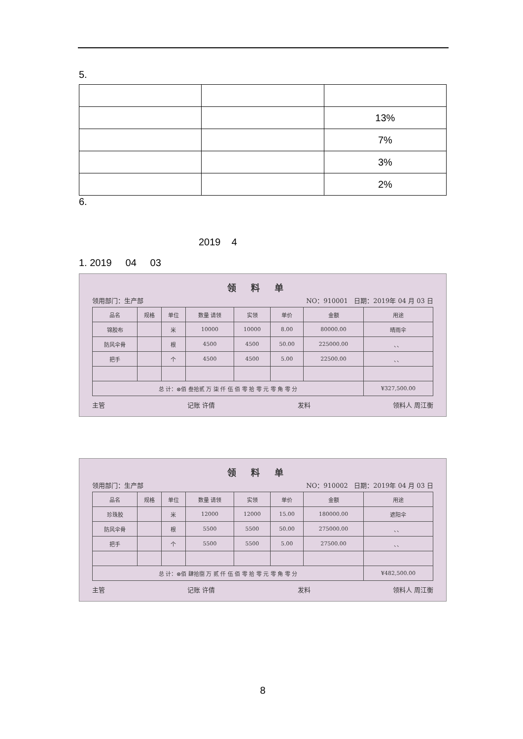5.
| | | 13% |
| | | 7% |
| | | 3% |
| | | 2% |
6.
2019 4
1. 2019 04 03
领料单
领用部门：生产部 NO：910001 日期：2019年 04 月 03 日
| 品名 | 规格 | 单位 | 数量 请领 | 实领 | 单价 | 金额 | 用途 |
| --- | --- | --- | --- | --- | --- | --- | --- |
| 锦胶布 | | 米 | 10000 | 10000 | 8.00 | 80000.00 | 晴雨伞 |
| 防风伞骨 | | 根 | 4500 | 4500 | 50.00 | 225000.00 | 、、 |
| 把手 | | 个 | 4500 | 4500 | 5.00 | 22500.00 | 、、 |
| 总 计：⊗佰 叁拾贰 万 柒 仟 伍 佰 零 拾 零 元 零 角 零 分 | | | | | | | ¥327,500.00 |
主管 记账 许倩 发料 领料人 周江衡
领料单
领用部门：生产部 NO：910002 日期：2019年 04 月 03 日
| 品名 | 规格 | 单位 | 数量 请领 | 实领 | 单价 | 金额 | 用途 |
| --- | --- | --- | --- | --- | --- | --- | --- |
| 珍珠胶 | | 米 | 12000 | 12000 | 15.00 | 180000.00 | 遮阳伞 |
| 防风伞骨 | | 根 | 5500 | 5500 | 50.00 | 275000.00 | 、、 |
| 把手 | | 个 | 5500 | 5500 | 5.00 | 27500.00 | 、、 |
| 总 计：⊗佰 肆拾捌 万 贰 仟 伍 佰 零 拾 零 元 零 角 零 分 | | | | | | | ¥482,500.00 |
主管 记账 许倩 发料 领料人 周江衡
8